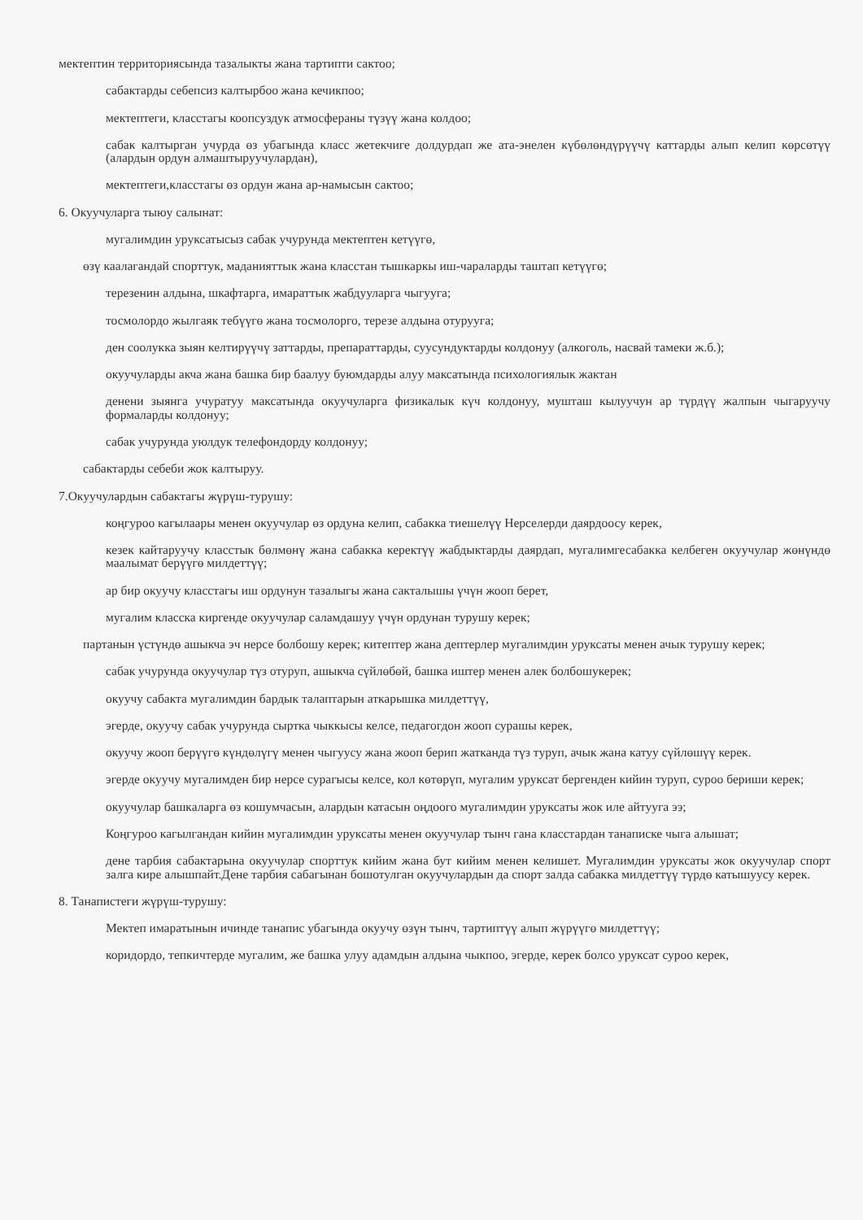мектептин территориясында тазалыкты жана тартипти сактоо;
сабактарды себепсиз калтырбоо жана кечикпоо;
мектептеги, класстагы коопсуздук атмосфераны түзүү жана колдоо;
сабак калтырган учурда өз убагында класс жетекчиге долдурдап же ата-энелен күбөлөндүрүүчү каттарды алып келип көрсөтүү (алардын ордун алмаштыруучулардан),
мектептеги,класстагы өз ордун жана ар-намысын сактоо;
6. Окуучуларга тыюу салынат:
мугалимдин уруксатысыз сабак учурунда мектептен кетүүгө,
өзү каалагандай спорттук, маданияттык жана класстан тышкаркы иш-чараларды таштап кетүүгө;
терезенин алдына, шкафтарга, имараттык жабдууларга чыгууга;
тосмолордо жылгаяк тебүүгө жана тосмолорго, терезе алдына отурууга;
ден соолукка зыян келтирүүчү заттарды, препараттарды, суусундуктарды колдонуу (алкоголь, насвай тамеки ж.б.);
окуучуларды акча жана башка бир баалуу буюмдарды алуу максатында психологиялык жактан
денени зыянга учуратуу максатында окуучуларга физикалык күч колдонуу, мушташ кылуучун ар түрдүү жалпын чыгаруучу формаларды колдонуу;
сабак учурунда уюлдук телефондорду колдонуу;
сабактарды себеби жок калтыруу.
7.Окуучулардын сабактагы жүрүш-турушу:
коңгуроо кагылаары менен окуучулар өз ордуна келип, сабакка тиешелүү Нерселерди даярдоосу керек,
кезек кайтаруучу класстык бөлмөнү жана сабакка керектүү жабдыктарды даярдап, мугалимгесабакка келбеген окуучулар жөнүндө маалымат берүүгө милдеттүү;
ар бир окуучу класстагы иш ордунун тазалыгы жана сакталышы үчүн жооп берет,
мугалим класска киргенде окуучулар саламдашуу үчүн ордунан турушу керек;
партанын үстүндө ашыкча эч нерсе болбошу керек; китептер жана дептерлер мугалимдин уруксаты менен ачык турушу керек;
сабак учурунда окуучулар түз отуруп, ашыкча сүйлөбөй, башка иштер менен алек болбошукерек;
окуучу сабакта мугалимдин бардык талаптарын аткарышка милдеттүү,
эгерде, окуучу сабак учурунда сыртка чыккысы келсе, педагогдон жооп сурашы керек,
окуучу жооп берүүгө күндөлүгү менен чыгуусу жана жооп берип жатканда түз туруп, ачык жана катуу сүйлөшүү керек.
эгерде окуучу мугалимден бир нерсе сурагысы келсе, кол көтөрүп, мугалим уруксат бергенден кийин туруп, суроо бериши керек;
окуучулар башкаларга өз кошумчасын, алардын катасын оңдоого мугалимдин уруксаты жок иле айтууга ээ;
Коңгуроо кагылгандан кийин мугалимдин уруксаты менен окуучулар тынч гана класстардан танаписке чыга алышат;
дене тарбия сабактарына окуучулар спорттук кийим жана бут кийим менен келишет. Мугалимдин уруксаты жок окуучулар спорт залга кире алышпайт.Дене тарбия сабагынан бошотулган окуучулардын да спорт залда сабакка милдеттүү түрдө катышуусу керек.
8. Танапистеги жүрүш-турушу:
Мектеп имаратынын ичинде танапис убагында окуучу өзүн тынч, тартиптүү алып жүрүүгө милдеттүү;
коридордо, тепкичтерде мугалим, же башка улуу адамдын алдына чыкпоо, эгерде, керек болсо уруксат суроо керек,